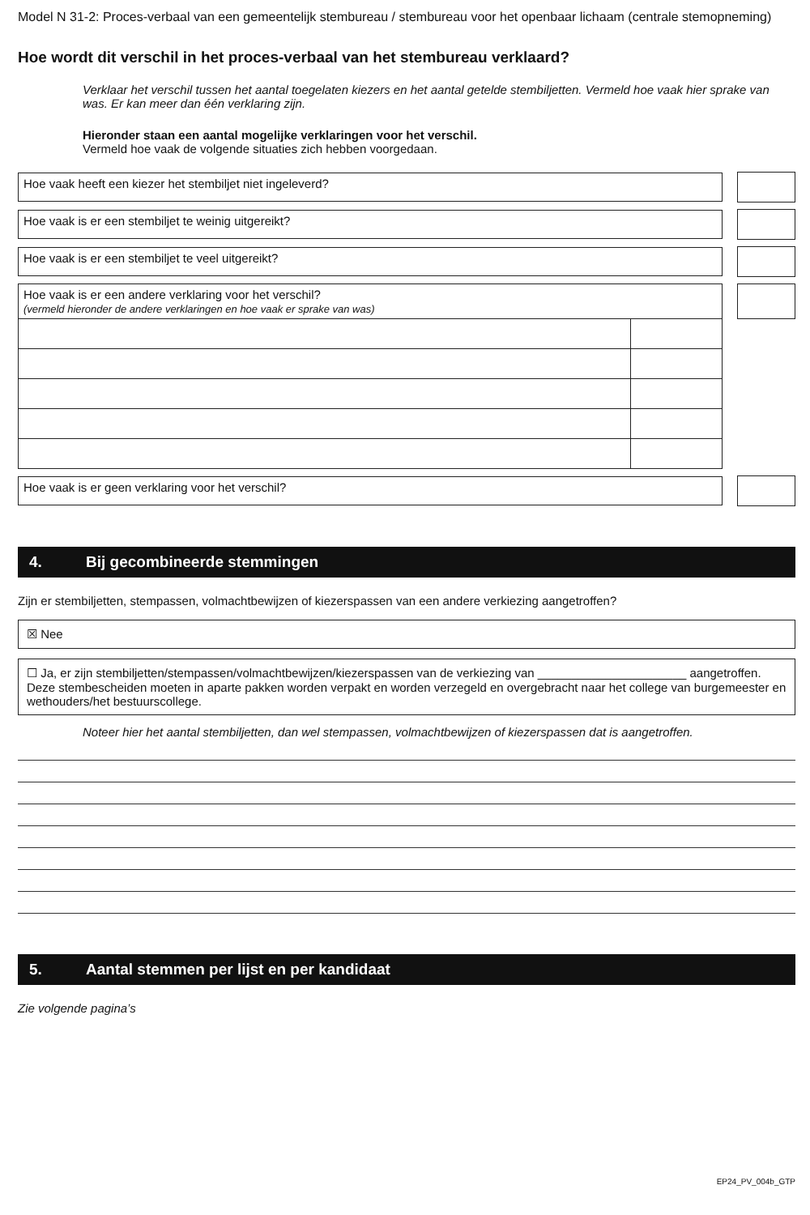Model N 31-2: Proces-verbaal van een gemeentelijk stembureau / stembureau voor het openbaar lichaam (centrale stemopneming)
Hoe wordt dit verschil in het proces-verbaal van het stembureau verklaard?
Verklaar het verschil tussen het aantal toegelaten kiezers en het aantal getelde stembiljetten. Vermeld hoe vaak hier sprake van was. Er kan meer dan één verklaring zijn.
Hieronder staan een aantal mogelijke verklaringen voor het verschil.
Vermeld hoe vaak de volgende situaties zich hebben voorgedaan.
Hoe vaak heeft een kiezer het stembiljet niet ingeleverd?
Hoe vaak is er een stembiljet te weinig uitgereikt?
Hoe vaak is er een stembiljet te veel uitgereikt?
| Hoe vaak is er een andere verklaring voor het verschil? (vermeld hieronder de andere verklaringen en hoe vaak er sprake van was) | |
Hoe vaak is er geen verklaring voor het verschil?
4. Bij gecombineerde stemmingen
Zijn er stembiljetten, stempassen, volmachtbewijzen of kiezerspassen van een andere verkiezing aangetroffen?
☒ Nee
☐ Ja, er zijn stembiljetten/stempassen/volmachtbewijzen/kiezerspassen van de verkiezing van ______________________ aangetroffen. Deze stembescheiden moeten in aparte pakken worden verpakt en worden verzegeld en overgebracht naar het college van burgemeester en wethouders/het bestuurscollege.
Noteer hier het aantal stembiljetten, dan wel stempassen, volmachtbewijzen of kiezerspassen dat is aangetroffen.
5. Aantal stemmen per lijst en per kandidaat
Zie volgende pagina’s
EP24_PV_004b_GTP